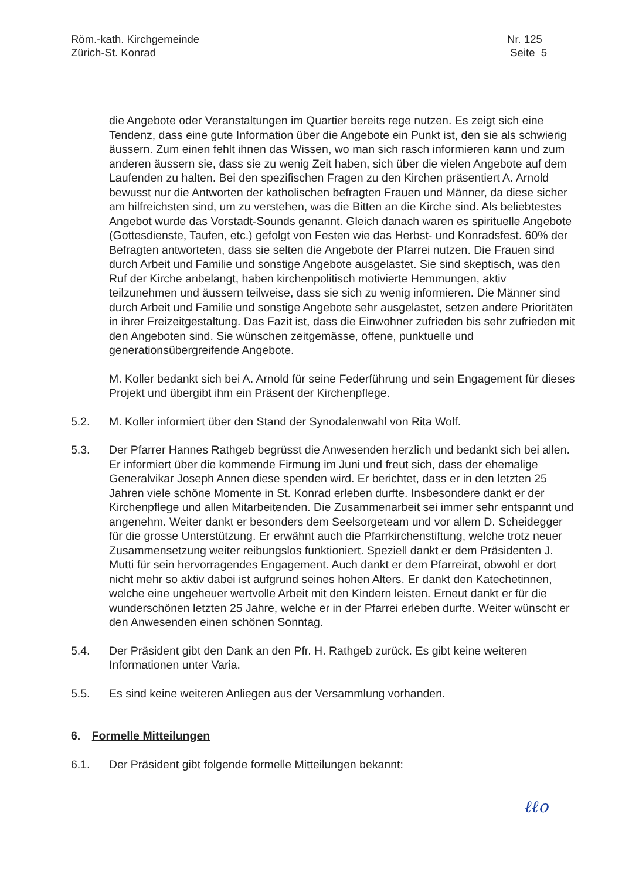Röm.-kath. Kirchgemeinde
Zürich-St. Konrad
Nr. 125
Seite 5
die Angebote oder Veranstaltungen im Quartier bereits rege nutzen. Es zeigt sich eine Tendenz, dass eine gute Information über die Angebote ein Punkt ist, den sie als schwierig äussern. Zum einen fehlt ihnen das Wissen, wo man sich rasch informieren kann und zum anderen äussern sie, dass sie zu wenig Zeit haben, sich über die vielen Angebote auf dem Laufenden zu halten. Bei den spezifischen Fragen zu den Kirchen präsentiert A. Arnold bewusst nur die Antworten der katholischen befragten Frauen und Männer, da diese sicher am hilfreichsten sind, um zu verstehen, was die Bitten an die Kirche sind. Als beliebtestes Angebot wurde das Vorstadt-Sounds genannt. Gleich danach waren es spirituelle Angebote (Gottesdienste, Taufen, etc.) gefolgt von Festen wie das Herbst- und Konradsfest. 60% der Befragten antworteten, dass sie selten die Angebote der Pfarrei nutzen. Die Frauen sind durch Arbeit und Familie und sonstige Angebote ausgelastet. Sie sind skeptisch, was den Ruf der Kirche anbelangt, haben kirchenpolitisch motivierte Hemmungen, aktiv teilzunehmen und äussern teilweise, dass sie sich zu wenig informieren. Die Männer sind durch Arbeit und Familie und sonstige Angebote sehr ausgelastet, setzen andere Prioritäten in ihrer Freizeitgestaltung. Das Fazit ist, dass die Einwohner zufrieden bis sehr zufrieden mit den Angeboten sind. Sie wünschen zeitgemässe, offene, punktuelle und generationsübergreifende Angebote.
M. Koller bedankt sich bei A. Arnold für seine Federführung und sein Engagement für dieses Projekt und übergibt ihm ein Präsent der Kirchenpflege.
5.2. M. Koller informiert über den Stand der Synodalenwahl von Rita Wolf.
5.3. Der Pfarrer Hannes Rathgeb begrüsst die Anwesenden herzlich und bedankt sich bei allen. Er informiert über die kommende Firmung im Juni und freut sich, dass der ehemalige Generalvikar Joseph Annen diese spenden wird. Er berichtet, dass er in den letzten 25 Jahren viele schöne Momente in St. Konrad erleben durfte. Insbesondere dankt er der Kirchenpflege und allen Mitarbeitenden. Die Zusammenarbeit sei immer sehr entspannt und angenehm. Weiter dankt er besonders dem Seelsorgeteam und vor allem D. Scheidegger für die grosse Unterstützung. Er erwähnt auch die Pfarrkirchenstiftung, welche trotz neuer Zusammensetzung weiter reibungslos funktioniert. Speziell dankt er dem Präsidenten J. Mutti für sein hervorragendes Engagement. Auch dankt er dem Pfarreirat, obwohl er dort nicht mehr so aktiv dabei ist aufgrund seines hohen Alters. Er dankt den Katechetinnen, welche eine ungeheuer wertvolle Arbeit mit den Kindern leisten. Erneut dankt er für die wunderschönen letzten 25 Jahre, welche er in der Pfarrei erleben durfte. Weiter wünscht er den Anwesenden einen schönen Sonntag.
5.4. Der Präsident gibt den Dank an den Pfr. H. Rathgeb zurück. Es gibt keine weiteren Informationen unter Varia.
5.5. Es sind keine weiteren Anliegen aus der Versammlung vorhanden.
6. Formelle Mitteilungen
6.1. Der Präsident gibt folgende formelle Mitteilungen bekannt:
ℓℓo